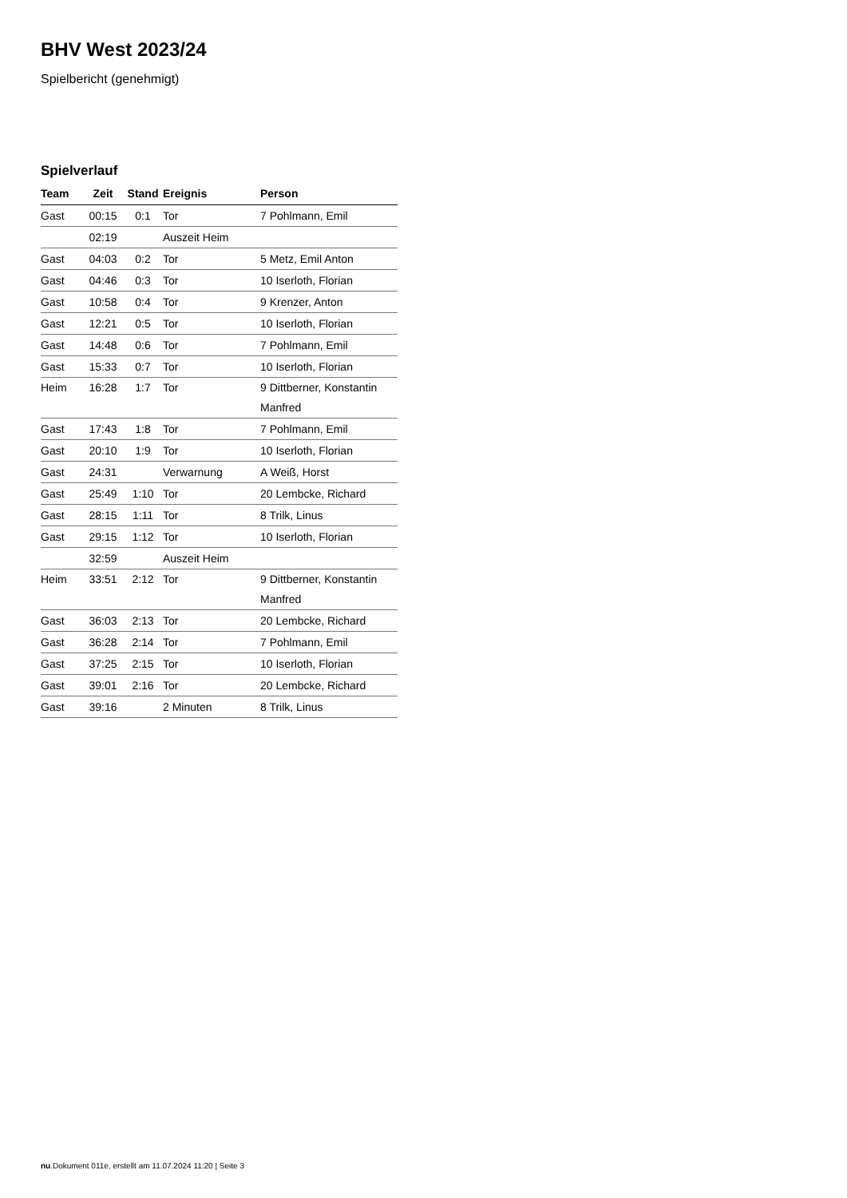BHV West 2023/24
Spielbericht (genehmigt)
Spielverlauf
| Team | Zeit | Stand | Ereignis | Person |
| --- | --- | --- | --- | --- |
| Gast | 00:15 | 0:1 | Tor | 7 Pohlmann, Emil |
| | 02:19 | | Auszeit Heim | |
| Gast | 04:03 | 0:2 | Tor | 5 Metz, Emil Anton |
| Gast | 04:46 | 0:3 | Tor | 10 Iserloth, Florian |
| Gast | 10:58 | 0:4 | Tor | 9 Krenzer, Anton |
| Gast | 12:21 | 0:5 | Tor | 10 Iserloth, Florian |
| Gast | 14:48 | 0:6 | Tor | 7 Pohlmann, Emil |
| Gast | 15:33 | 0:7 | Tor | 10 Iserloth, Florian |
| Heim | 16:28 | 1:7 | Tor | 9 Dittberner, Konstantin Manfred |
| Gast | 17:43 | 1:8 | Tor | 7 Pohlmann, Emil |
| Gast | 20:10 | 1:9 | Tor | 10 Iserloth, Florian |
| Gast | 24:31 | | Verwarnung | A Weiß, Horst |
| Gast | 25:49 | 1:10 | Tor | 20 Lembcke, Richard |
| Gast | 28:15 | 1:11 | Tor | 8 Trilk, Linus |
| Gast | 29:15 | 1:12 | Tor | 10 Iserloth, Florian |
| | 32:59 | | Auszeit Heim | |
| Heim | 33:51 | 2:12 | Tor | 9 Dittberner, Konstantin Manfred |
| Gast | 36:03 | 2:13 | Tor | 20 Lembcke, Richard |
| Gast | 36:28 | 2:14 | Tor | 7 Pohlmann, Emil |
| Gast | 37:25 | 2:15 | Tor | 10 Iserloth, Florian |
| Gast | 39:01 | 2:16 | Tor | 20 Lembcke, Richard |
| Gast | 39:16 | | 2 Minuten | 8 Trilk, Linus |
nu.Dokument 011e, erstellt am 11.07.2024 11:20 | Seite 3